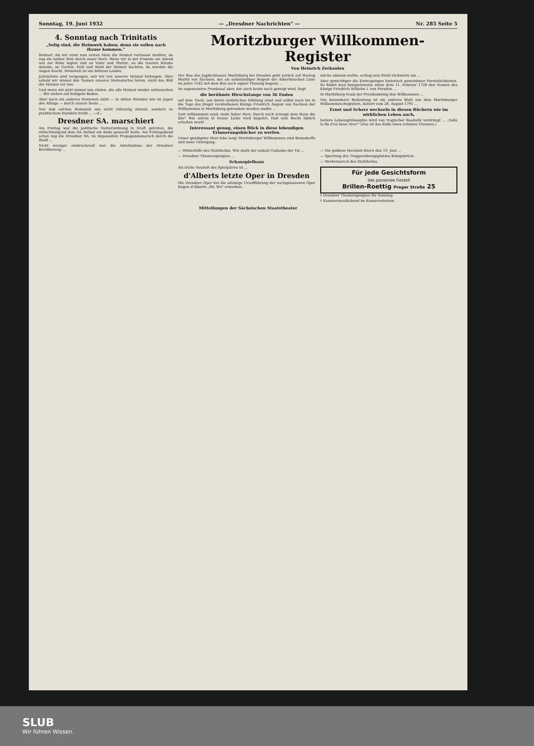Sonntag, 19. Juni 1932 — „Dresdner Nachrichten" — Nr. 285 Seite 5
4. Sonntag nach Trinitatis
„Selig sind, die Heimweh haben; denn sie sollen nach Hause kommen."
Heimat! Als wir einst zum ersten Male die Heimat verlassen mußten, da zog ein heißes Weh durch unser Herz. Wenn wir in der Fremde am Abend uns zur Ruhe legten und an Vater und Mutter, an die trauten Räume daheim, an Garten, Feld und Wald der Heimat dachten, da wurden die Augen feucht. Heimweh ist ein bitteres Leiden.
Jahrzehnte sind vergangen, seit wir von unserer Heimat fortzogen. Aber sobald wir einmal den Namen unseres Heimatortes hören, steht das Bild der Heimat vor uns.
Und wenn wir jetzt einmal uns rüsten, die alte Heimat wieder aufzusuchen ... Wir stehen auf heiligem Boden.
Aber noch ein anderes Heimweh zieht — in stillen Stunden wie im Jagen des Alltags — durch unsere Seele ...
Nur daß solches Heimweh uns nicht rührselig stimmt, sondern zu praktischem Handeln treibt ... —d—
Dresdner SA. marschiert
Am Freitag war die politische Notverordnung in Kraft getreten, die stillschweigend dem SA.-Verbot ein Ende gemacht hatte. Am Freitagabend schon zog die Dresdner SA. im imposanten Propagandamarsch durch die Stadt ...
Nicht weniger eindrucksvoll war die Anteilnahme der Dresdner Bevölkerung ...
Moritzburger Willkommen-Register
Von Heinrich Zerkaulen
Der Bau des Jagdschlosses Moritzburg bei Dresden geht zurück auf Herzog Moritz von Sachsen, der als selbständiger Regent der Albertinischen Linie im Jahre 1542 mit dem Bau nach eigner Planung begann ...
Im sogenannten Prunksaal aber, der auch heute noch gezeigt wird, liegt
die berühmte Hirschstange von 36 Enden
auf dem Tisch, aus deren natürlichen Höhlung einst und selbst noch bis in die Tage des jüngst verstorbenen Königs Friedrich August von Sachsen der Willkommen in Moritzburg getrunken werden mußte ...
Gott willkommen seyd, mein lieber Herr, Durch mich erzeugt dem Haus die Ehr! Wie solchs in treuer Liebe wird begehrt, Daß sein Recht löblich erhalten werd!
Interessant genug, einen Blick in diese lebendigen Erinnerungsbücher zu werfen.
Unser gnädigster Herr lebe lang! Moritzburger Willkommen sind Bomsdorffs und mein Untergang.
solche ablesen wollte, schlug sein Stuhl rückwärts um ...
Aber gewichtiger die Eintragungen historisch gewordener Persönlichkeiten. So findet man beispielsweise unter dem 11. Februar 1728 den Namen des Königs Friedrich Wilhelm I. von Preußen ...
In Moritzburg trank der Preußenkönig den Willkommen ...
Von besonderer Bedeutung ist ein anderes Blatt aus dem Moritzburger Willkommen-Registern, datiert vom 28. August 1791 ...
Ernst und Scherz wechseln in diesen Büchern wie im wirklichen Leben auch,
heitere Lebensphilosophie wird von tragischer Realistik verdrängt ... „Voilà la fin d'un beau rêve!" (Das ist das Ende eines schönen Traumes.)
— Winterhilfe des Stahlhelms. Wie stark der soziale Gedanke der Tat ...
— Dresdner Theaterspielplan ...
Schauspielhaus
Als letzte Neuheit des Spieljahres ist ...
d'Alberts letzte Oper in Dresden
Die Dresdner Oper hat die alleinige Uraufführung der nachgelassenen Oper Eugen d'Alberts „Mr. Wu" erworben.
— Die goldene Hochzeit feiern den 19. Juni ...
— Sperrung des Truppenübungsplatzes Königsbrück.
— Werbemarsch des Stahlhelms.
Für jede Gesichtsform
das passende Gestell
Brillen-Roettig Prager Straße 25
† Dresdner Theaterspielplan für Sonntag.
† Kammermusikabend im Konservatorium.
Mitteilungen der Sächsischen Staatstheater
SLUB
Wir führen Wissen.